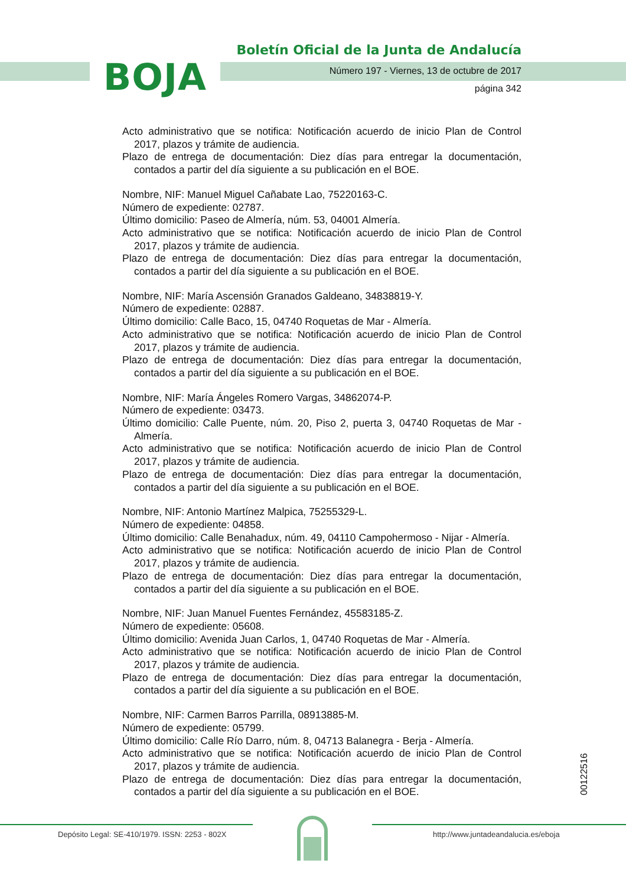BOJA
Boletín Oficial de la Junta de Andalucía
Número 197 - Viernes, 13 de octubre de 2017
página 342
Acto administrativo que se notifica: Notificación acuerdo de inicio Plan de Control 2017, plazos y trámite de audiencia.
Plazo de entrega de documentación: Diez días para entregar la documentación, contados a partir del día siguiente a su publicación en el BOE.
Nombre, NIF: Manuel Miguel Cañabate Lao, 75220163-C.
Número de expediente: 02787.
Último domicilio: Paseo de Almería, núm. 53, 04001 Almería.
Acto administrativo que se notifica: Notificación acuerdo de inicio Plan de Control 2017, plazos y trámite de audiencia.
Plazo de entrega de documentación: Diez días para entregar la documentación, contados a partir del día siguiente a su publicación en el BOE.
Nombre, NIF: María Ascensión Granados Galdeano, 34838819-Y.
Número de expediente: 02887.
Último domicilio: Calle Baco, 15, 04740 Roquetas de Mar - Almería.
Acto administrativo que se notifica: Notificación acuerdo de inicio Plan de Control 2017, plazos y trámite de audiencia.
Plazo de entrega de documentación: Diez días para entregar la documentación, contados a partir del día siguiente a su publicación en el BOE.
Nombre, NIF: María Ángeles Romero Vargas, 34862074-P.
Número de expediente: 03473.
Último domicilio: Calle Puente, núm. 20, Piso 2, puerta 3, 04740 Roquetas de Mar - Almería.
Acto administrativo que se notifica: Notificación acuerdo de inicio Plan de Control 2017, plazos y trámite de audiencia.
Plazo de entrega de documentación: Diez días para entregar la documentación, contados a partir del día siguiente a su publicación en el BOE.
Nombre, NIF: Antonio Martínez Malpica, 75255329-L.
Número de expediente: 04858.
Último domicilio: Calle Benahadux, núm. 49, 04110 Campohermoso - Nijar - Almería.
Acto administrativo que se notifica: Notificación acuerdo de inicio Plan de Control 2017, plazos y trámite de audiencia.
Plazo de entrega de documentación: Diez días para entregar la documentación, contados a partir del día siguiente a su publicación en el BOE.
Nombre, NIF: Juan Manuel Fuentes Fernández, 45583185-Z.
Número de expediente: 05608.
Último domicilio: Avenida Juan Carlos, 1, 04740 Roquetas de Mar - Almería.
Acto administrativo que se notifica: Notificación acuerdo de inicio Plan de Control 2017, plazos y trámite de audiencia.
Plazo de entrega de documentación: Diez días para entregar la documentación, contados a partir del día siguiente a su publicación en el BOE.
Nombre, NIF: Carmen Barros Parrilla, 08913885-M.
Número de expediente: 05799.
Último domicilio: Calle Río Darro, núm. 8, 04713 Balanegra - Berja - Almería.
Acto administrativo que se notifica: Notificación acuerdo de inicio Plan de Control 2017, plazos y trámite de audiencia.
Plazo de entrega de documentación: Diez días para entregar la documentación, contados a partir del día siguiente a su publicación en el BOE.
00122516
Depósito Legal: SE-410/1979. ISSN: 2253 - 802X
http://www.juntadeandalucia.es/eboja